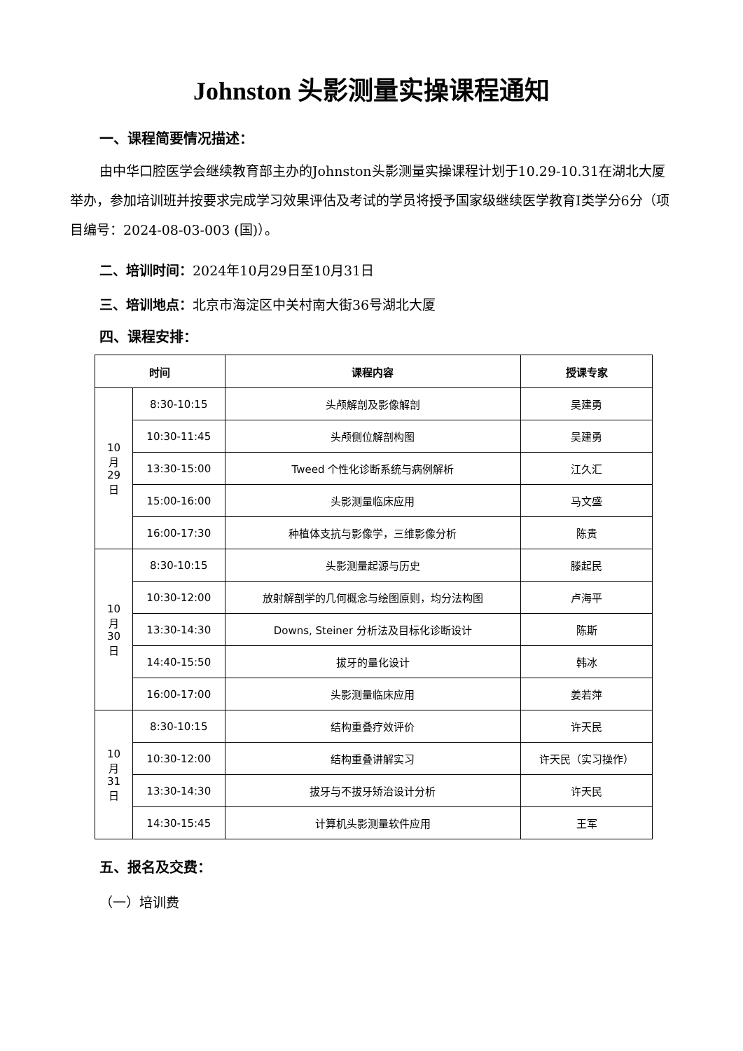Johnston 头影测量实操课程通知
一、课程简要情况描述：
由中华口腔医学会继续教育部主办的Johnston头影测量实操课程计划于10.29-10.31在湖北大厦举办，参加培训班并按要求完成学习效果评估及考试的学员将授予国家级继续医学教育I类学分6分（项目编号：2024-08-03-003 (国)）。
二、培训时间：2024年10月29日至10月31日
三、培训地点：北京市海淀区中关村南大街36号湖北大厦
四、课程安排：
| 时间 | | 课程内容 | 授课专家 |
| --- | --- | --- | --- |
| 10 月 29 日 | 8:30-10:15 | 头颅解剖及影像解剖 | 吴建勇 |
| | 10:30-11:45 | 头颅侧位解剖构图 | 吴建勇 |
| | 13:30-15:00 | Tweed 个性化诊断系统与病例解析 | 江久汇 |
| | 15:00-16:00 | 头影测量临床应用 | 马文盛 |
| | 16:00-17:30 | 种植体支抗与影像学，三维影像分析 | 陈贵 |
| 10 月 30 日 | 8:30-10:15 | 头影测量起源与历史 | 滕起民 |
| | 10:30-12:00 | 放射解剖学的几何概念与绘图原则，均分法构图 | 卢海平 |
| | 13:30-14:30 | Downs, Steiner 分析法及目标化诊断设计 | 陈斯 |
| | 14:40-15:50 | 拔牙的量化设计 | 韩冰 |
| | 16:00-17:00 | 头影测量临床应用 | 姜若萍 |
| 10 月 31 日 | 8:30-10:15 | 结构重叠疗效评价 | 许天民 |
| | 10:30-12:00 | 结构重叠讲解实习 | 许天民（实习操作） |
| | 13:30-14:30 | 拔牙与不拔牙矫治设计分析 | 许天民 |
| | 14:30-15:45 | 计算机头影测量软件应用 | 王军 |
五、报名及交费：
（一）培训费